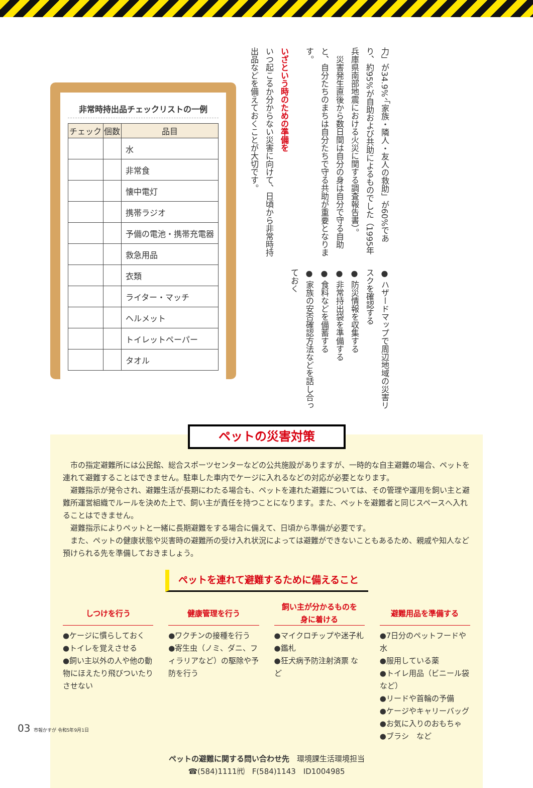非常時持出品チェックリストの一例
| チェック | 個数 | 品目 |
| --- | --- | --- |
| | | 水 |
| | | 非常食 |
| | | 懐中電灯 |
| | | 携帯ラジオ |
| | | 予備の電池・携帯充電器 |
| | | 救急用品 |
| | | 衣類 |
| | | ライター・マッチ |
| | | ヘルメット |
| | | トイレットペーパー |
| | | タオル |
力」が34.9%、「家族・隣人・友人の救助」が60%であり、約95%が自助および共助によるものでした（1995年兵庫県南部地震における火災に関する調査報告書）。
　災害発生直後から数日間は自分の身は自分で守る自助と、自分たちのまちは自分たちで守る共助が重要となります。
いざという時のための準備を
いつ起こるか分からない災害に向けて、日頃から非常時持出品などを備えておくことが大切です。
● ハザードマップで周辺地域の災害リスクを確認する
● 防災情報を収集する
● 非常持出袋を準備する
● 食料などを備蓄する
● 家族の安否確認方法などを話し合っておく
ペットの災害対策
市の指定避難所には公民館、総合スポーツセンターなどの公共施設がありますが、一時的な自主避難の場合、ペットを連れて避難することはできません。駐車した車内でケージに入れるなどの対応が必要となります。
避難指示が発令され、避難生活が長期にわたる場合も、ペットを連れた避難については、その管理や運用を飼い主と避難所運営組織でルールを決めた上で、飼い主が責任を持つことになります。また、ペットを避難者と同じスペースへ入れることはできません。
避難指示によりペットと一緒に長期避難をする場合に備えて、日頃から準備が必要です。
また、ペットの健康状態や災害時の避難所の受け入れ状況によっては避難ができないこともあるため、親戚や知人など預けられる先を準備しておきましょう。
ペットを連れて避難するために備えること
しつけを行う
●ケージに慣らしておく
●トイレを覚えさせる
●飼い主以外の人や他の動物にほえたり飛びついたりさせない
健康管理を行う
●ワクチンの接種を行う
●寄生虫（ノミ、ダニ、フィラリアなど）の駆除や予防を行う
飼い主が分かるものを
身に着ける
●マイクロチップや迷子札
●鑑札
●狂犬病予防注射済票 など
避難用品を準備する
●7日分のペットフードや水
●服用している薬
●トイレ用品（ビニール袋など）
●リードや首輪の予備
●ケージやキャリーバッグ
●お気に入りのおもちゃ
●ブラシ　など
ペットの避難に関する問い合わせ先　環境課生活環境担当
☎(584)1111㈹　F(584)1143　ID1004985
03 市報かすが 令和5年9月1日